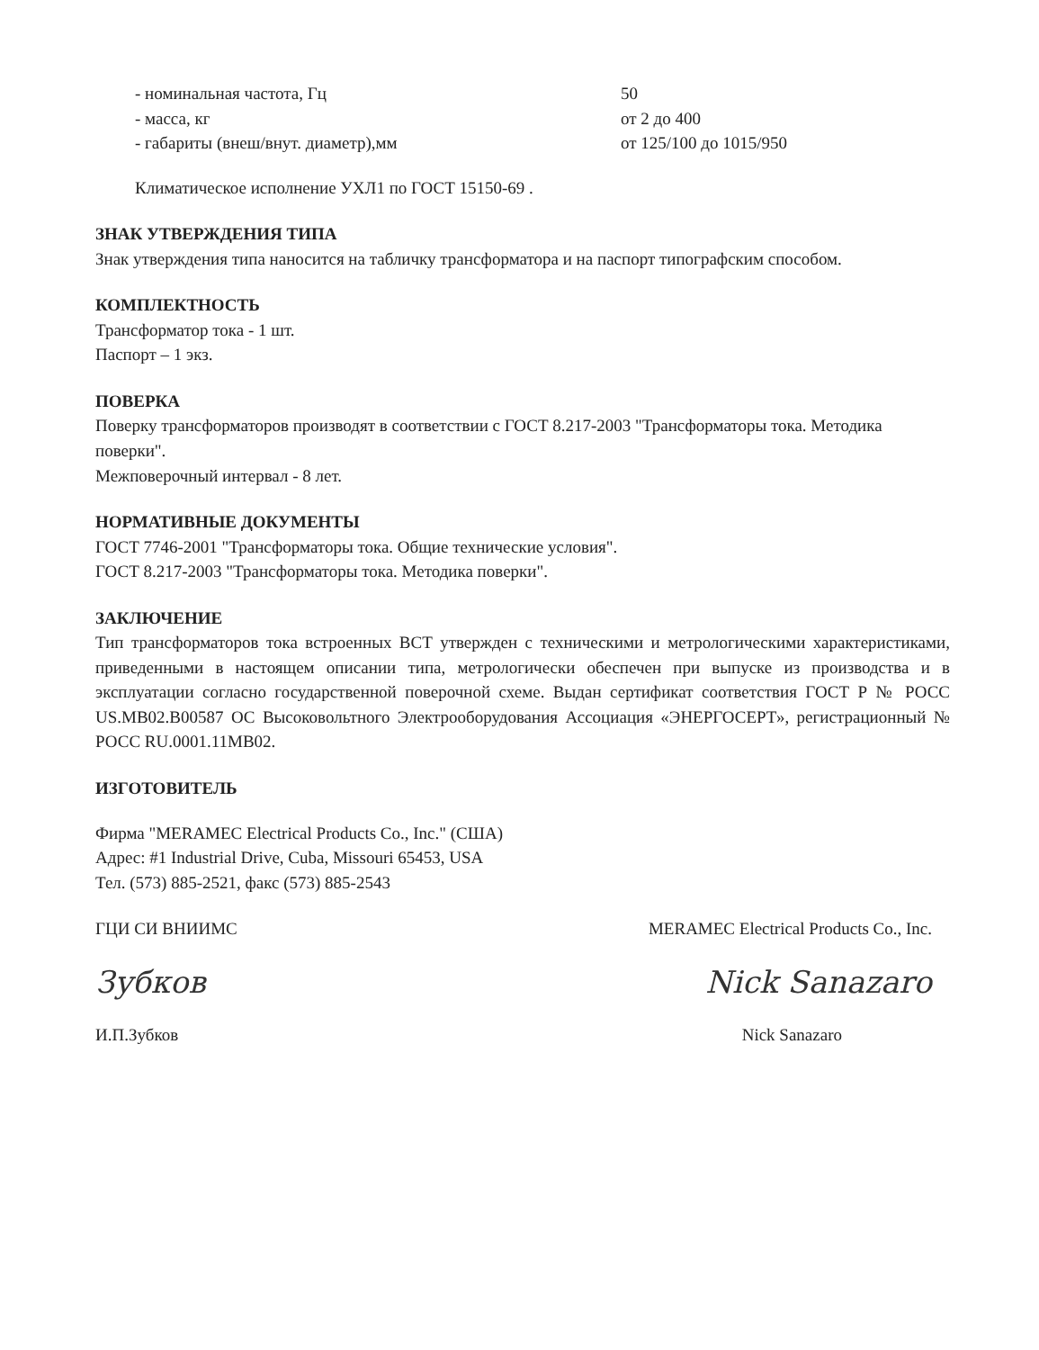- номинальная частота, Гц
50
- масса, кг
от 2 до 400
- габариты (внеш/внут. диаметр),мм
от 125/100 до 1015/950
Климатическое исполнение УХЛ1 по ГОСТ 15150-69 .
ЗНАК УТВЕРЖДЕНИЯ ТИПА
Знак утверждения типа наносится на табличку трансформатора и на паспорт типографским способом.
КОМПЛЕКТНОСТЬ
Трансформатор тока - 1 шт.
Паспорт – 1 экз.
ПОВЕРКА
Поверку трансформаторов производят в соответствии с ГОСТ 8.217-2003 "Трансформаторы тока. Методика поверки".
Межповерочный интервал - 8 лет.
НОРМАТИВНЫЕ ДОКУМЕНТЫ
ГОСТ 7746-2001 "Трансформаторы тока. Общие технические условия".
ГОСТ 8.217-2003 "Трансформаторы тока. Методика поверки".
ЗАКЛЮЧЕНИЕ
Тип трансформаторов тока встроенных ВСТ утвержден с техническими и метрологическими характеристиками, приведенными в настоящем описании типа, метрологически обеспечен при выпуске из производства и в эксплуатации согласно государственной поверочной схеме. Выдан сертификат соответствия ГОСТ Р № РОСС US.МВ02.В00587 ОС Высоковольтного Электрооборудования Ассоциация «ЭНЕРГОСЕРТ», регистрационный № РОСС RU.0001.11МВ02.
ИЗГОТОВИТЕЛЬ
Фирма "MERAMEC Electrical Products Co., Inc." (США)
Адрес: #1 Industrial Drive, Cuba, Missouri 65453, USA
Тел. (573) 885-2521, факс (573) 885-2543
ГЦИ СИ ВНИИМС
Зубков
И.П.Зубков
MERAMEC Electrical Products Co., Inc.
Nick Sanazaro
Nick Sanazaro